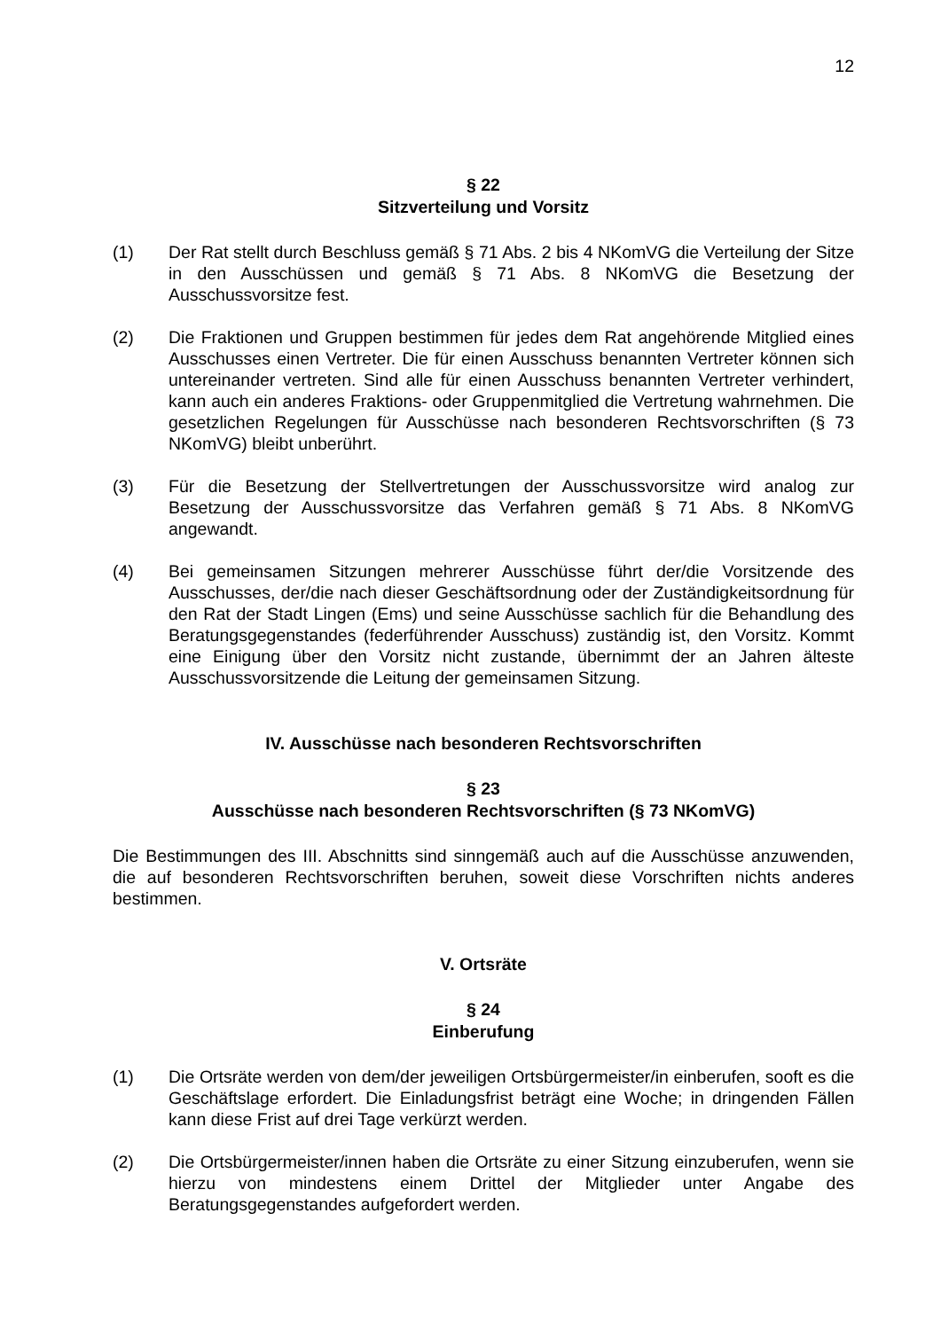12
§ 22
Sitzverteilung und Vorsitz
(1) Der Rat stellt durch Beschluss gemäß § 71 Abs. 2 bis 4 NKomVG die Verteilung der Sitze in den Ausschüssen und gemäß § 71 Abs. 8 NKomVG die Besetzung der Ausschussvorsitze fest.
(2) Die Fraktionen und Gruppen bestimmen für jedes dem Rat angehörende Mitglied eines Ausschusses einen Vertreter. Die für einen Ausschuss benannten Vertreter können sich untereinander vertreten. Sind alle für einen Ausschuss benannten Vertreter verhindert, kann auch ein anderes Fraktions- oder Gruppenmitglied die Vertretung wahrnehmen. Die gesetzlichen Regelungen für Ausschüsse nach besonderen Rechtsvorschriften (§ 73 NKomVG) bleibt unberührt.
(3) Für die Besetzung der Stellvertretungen der Ausschussvorsitze wird analog zur Besetzung der Ausschussvorsitze das Verfahren gemäß § 71 Abs. 8 NKomVG angewandt.
(4) Bei gemeinsamen Sitzungen mehrerer Ausschüsse führt der/die Vorsitzende des Ausschusses, der/die nach dieser Geschäftsordnung oder der Zuständigkeitsordnung für den Rat der Stadt Lingen (Ems) und seine Ausschüsse sachlich für die Behandlung des Beratungsgegenstandes (federführender Ausschuss) zuständig ist, den Vorsitz. Kommt eine Einigung über den Vorsitz nicht zustande, übernimmt der an Jahren älteste Ausschussvorsitzende die Leitung der gemeinsamen Sitzung.
IV. Ausschüsse nach besonderen Rechtsvorschriften
§ 23
Ausschüsse nach besonderen Rechtsvorschriften (§ 73 NKomVG)
Die Bestimmungen des III. Abschnitts sind sinngemäß auch auf die Ausschüsse anzuwenden, die auf besonderen Rechtsvorschriften beruhen, soweit diese Vorschriften nichts anderes bestimmen.
V. Ortsräte
§ 24
Einberufung
(1) Die Ortsräte werden von dem/der jeweiligen Ortsbürgermeister/in einberufen, sooft es die Geschäftslage erfordert. Die Einladungsfrist beträgt eine Woche; in dringenden Fällen kann diese Frist auf drei Tage verkürzt werden.
(2) Die Ortsbürgermeister/innen haben die Ortsräte zu einer Sitzung einzuberufen, wenn sie hierzu von mindestens einem Drittel der Mitglieder unter Angabe des Beratungsgegenstandes aufgefordert werden.